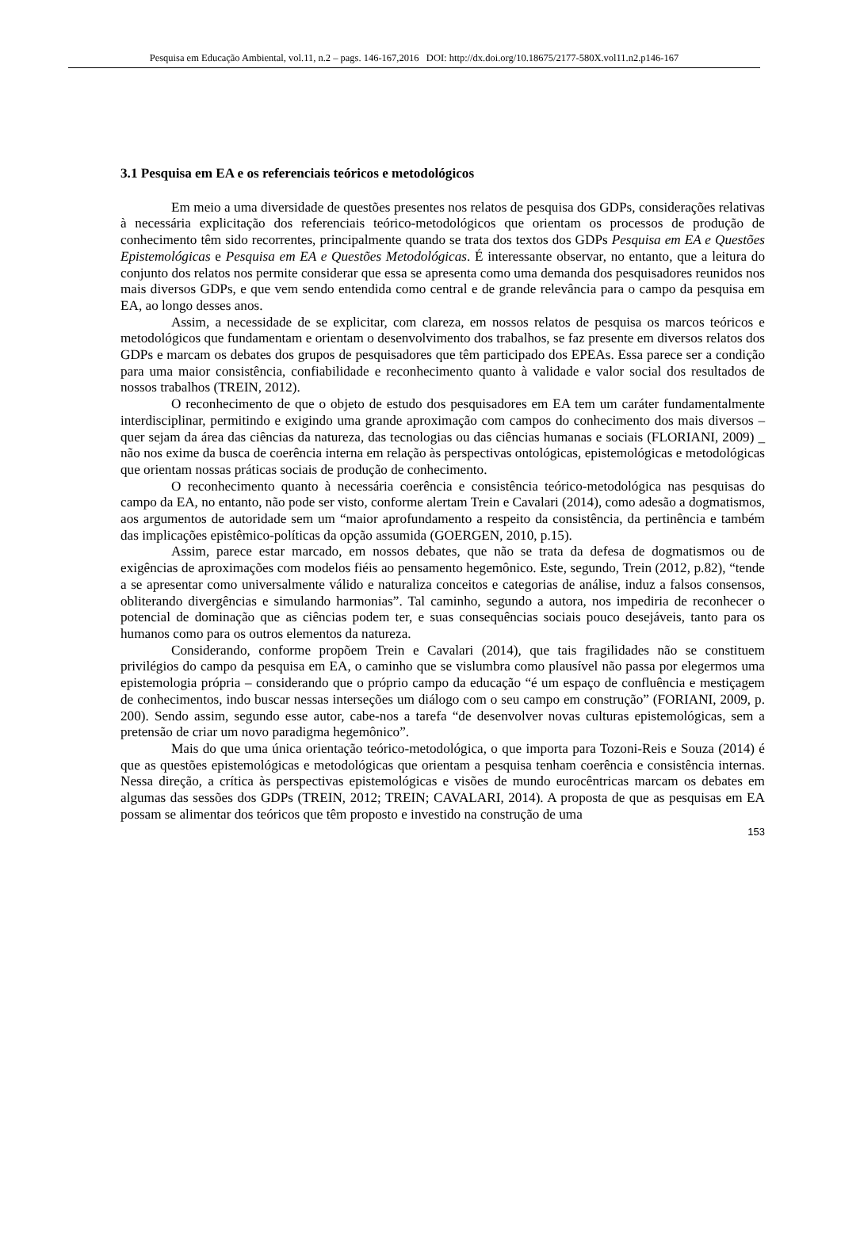Pesquisa em Educação Ambiental, vol.11, n.2 – pags. 146-167,2016 DOI: http://dx.doi.org/10.18675/2177-580X.vol11.n2.p146-167
3.1 Pesquisa em EA e os referenciais teóricos e metodológicos
Em meio a uma diversidade de questões presentes nos relatos de pesquisa dos GDPs, considerações relativas à necessária explicitação dos referenciais teórico-metodológicos que orientam os processos de produção de conhecimento têm sido recorrentes, principalmente quando se trata dos textos dos GDPs Pesquisa em EA e Questões Epistemológicas e Pesquisa em EA e Questões Metodológicas. É interessante observar, no entanto, que a leitura do conjunto dos relatos nos permite considerar que essa se apresenta como uma demanda dos pesquisadores reunidos nos mais diversos GDPs, e que vem sendo entendida como central e de grande relevância para o campo da pesquisa em EA, ao longo desses anos.
Assim, a necessidade de se explicitar, com clareza, em nossos relatos de pesquisa os marcos teóricos e metodológicos que fundamentam e orientam o desenvolvimento dos trabalhos, se faz presente em diversos relatos dos GDPs e marcam os debates dos grupos de pesquisadores que têm participado dos EPEAs. Essa parece ser a condição para uma maior consistência, confiabilidade e reconhecimento quanto à validade e valor social dos resultados de nossos trabalhos (TREIN, 2012).
O reconhecimento de que o objeto de estudo dos pesquisadores em EA tem um caráter fundamentalmente interdisciplinar, permitindo e exigindo uma grande aproximação com campos do conhecimento dos mais diversos – quer sejam da área das ciências da natureza, das tecnologias ou das ciências humanas e sociais (FLORIANI, 2009) _ não nos exime da busca de coerência interna em relação às perspectivas ontológicas, epistemológicas e metodológicas que orientam nossas práticas sociais de produção de conhecimento.
O reconhecimento quanto à necessária coerência e consistência teórico-metodológica nas pesquisas do campo da EA, no entanto, não pode ser visto, conforme alertam Trein e Cavalari (2014), como adesão a dogmatismos, aos argumentos de autoridade sem um “maior aprofundamento a respeito da consistência, da pertinência e também das implicações epistêmico-políticas da opção assumida (GOERGEN, 2010, p.15).
Assim, parece estar marcado, em nossos debates, que não se trata da defesa de dogmatismos ou de exigências de aproximações com modelos fiéis ao pensamento hegemônico. Este, segundo, Trein (2012, p.82), “tende a se apresentar como universalmente válido e naturaliza conceitos e categorias de análise, induz a falsos consensos, obliterando divergências e simulando harmonias”. Tal caminho, segundo a autora, nos impediria de reconhecer o potencial de dominação que as ciências podem ter, e suas consequências sociais pouco desejáveis, tanto para os humanos como para os outros elementos da natureza.
Considerando, conforme propõem Trein e Cavalari (2014), que tais fragilidades não se constituem privilégios do campo da pesquisa em EA, o caminho que se vislumbra como plausível não passa por elegermos uma epistemologia própria – considerando que o próprio campo da educação “é um espaço de confluência e mestiçagem de conhecimentos, indo buscar nessas interseções um diálogo com o seu campo em construção” (FORIANI, 2009, p. 200). Sendo assim, segundo esse autor, cabe-nos a tarefa “de desenvolver novas culturas epistemológicas, sem a pretensão de criar um novo paradigma hegemônico”.
Mais do que uma única orientação teórico-metodológica, o que importa para Tozoni-Reis e Souza (2014) é que as questões epistemológicas e metodológicas que orientam a pesquisa tenham coerência e consistência internas. Nessa direção, a crítica às perspectivas epistemológicas e visões de mundo eurocêntricas marcam os debates em algumas das sessões dos GDPs (TREIN, 2012; TREIN; CAVALARI, 2014). A proposta de que as pesquisas em EA possam se alimentar dos teóricos que têm proposto e investido na construção de uma
153